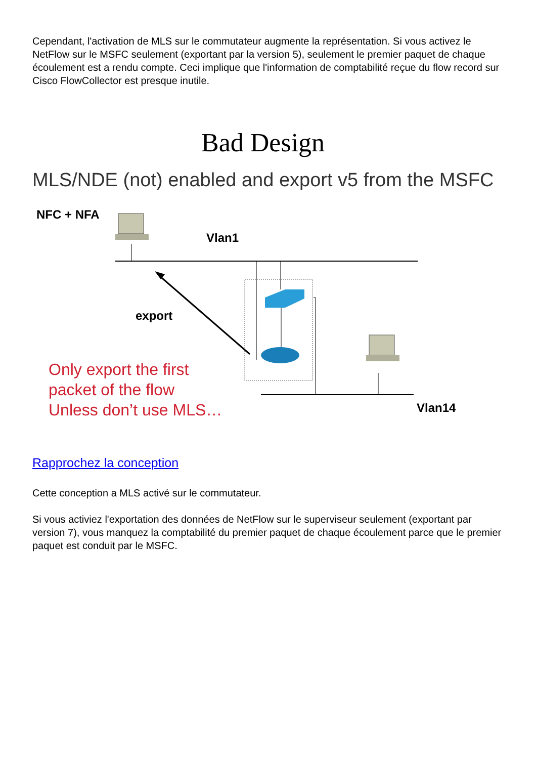Cependant, l'activation de MLS sur le commutateur augmente la représentation. Si vous activez le NetFlow sur le MSFC seulement (exportant par la version 5), seulement le premier paquet de chaque écoulement est a rendu compte. Ceci implique que l'information de comptabilité reçue du flow record sur Cisco FlowCollector est presque inutile.
Bad Design
MLS/NDE (not) enabled and export v5 from the MSFC
NFC + NFA
Vlan1
export
Only export the first
packet of the flow
Unless don’t use MLS…
Vlan14
Rapprochez la conception
Cette conception a MLS activé sur le commutateur.
Si vous activiez l'exportation des données de NetFlow sur le superviseur seulement (exportant par version 7), vous manquez la comptabilité du premier paquet de chaque écoulement parce que le premier paquet est conduit par le MSFC.